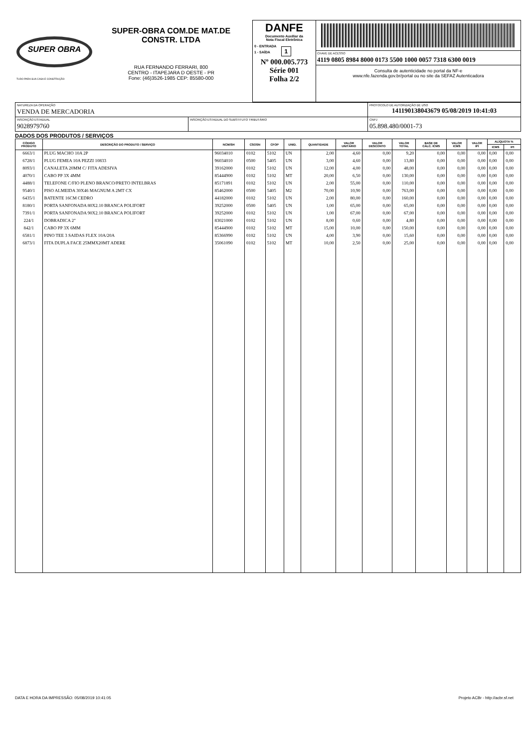| SUPER OBRA TUDO PARA SUA CASA E CONSTRUÇÃO SUPER-OBRA COM.DE MAT.DE CONSTR. LTDA RUA FERNANDO FERRARI, 800 CENTRO - ITAPEJARA D OESTE - PR Fone: (46)3526-1985 CEP: 85580-000 | DANFE Documento Auxiliar da Nota Fiscal Eletrônica 0 - ENTRADA 1 - SAÍDA 1 Nº 000.005.773 Série 001 Folha 2/2 | CHAVE DE ACESSO 4119 0805 8984 8000 0173 5500 1000 0057 7318 6300 0019 Consulta de autenticidade no portal da NF-e www.nfe.fazenda.gov.br/portal ou no site da SEFAZ Autenticadora |
| NATUREZA DA OPERAÇÃO VENDA DE MERCADORIA | | PROTOCOLO DE AUTORIZAÇÃO DE USO 141190138043679 05/08/2019 10:41:03 | |
| INSCRIÇÃO ESTADUAL 9028979760 | INSCRIÇÃO ESTADUAL DO SUBSTITUTO TRIBUTÁRIO | | CNPJ 05.898.480/0001-73 |
DADOS DOS PRODUTOS / SERVIÇOS
| CÓDIGO PRODUTO | DESCRIÇÃO DO PRODUTO / SERVIÇO | NCM/SH | CSOSN | CFOP | UNID. | QUANTIDADE | VALOR UNITÁRIO | VALOR DESCONTO | VALOR TOTAL | BASE DE CÁLC. ICMS | VALOR ICMS | VALOR IPI | ALÍQUOTA % | |
| --- | --- | --- | --- | --- | --- | --- | --- | --- | --- | --- | --- | --- | --- | --- |
| | | | | | | | | | | | | | ICMS | IPI |
| 6663/1 | PLUG MACHO 10A 2P | 96034010 | 0102 | 5102 | UN | 2,00 | 4,60 | 0,00 | 9,20 | 0,00 | 0,00 | 0,00 | 0,00 | 0,00 |
| 6728/1 | PLUG FEMEA 10A PEZZI 10833 | 96034010 | 0500 | 5405 | UN | 3,00 | 4,60 | 0,00 | 13,80 | 0,00 | 0,00 | 0,00 | 0,00 | 0,00 |
| 8093/1 | CANALETA 20MM C/ FITA ADESIVA | 39162000 | 0102 | 5102 | UN | 12,00 | 4,00 | 0,00 | 48,00 | 0,00 | 0,00 | 0,00 | 0,00 | 0,00 |
| 4070/1 | CABO PP 3X 4MM | 85444900 | 0102 | 5102 | MT | 20,00 | 6,50 | 0,00 | 130,00 | 0,00 | 0,00 | 0,00 | 0,00 | 0,00 |
| 4488/1 | TELEFONE C/FIO PLENO BRANCO/PRETO INTELBRAS | 85171891 | 0102 | 5102 | UN | 2,00 | 55,00 | 0,00 | 110,00 | 0,00 | 0,00 | 0,00 | 0,00 | 0,00 |
| 9540/1 | PISO ALMEIDA 30X46 MAGNUM A 2MT CX | 85462000 | 0500 | 5405 | M2 | 70,00 | 10,90 | 0,00 | 763,00 | 0,00 | 0,00 | 0,00 | 0,00 | 0,00 |
| 6435/1 | BATENTE 16CM CEDRO | 44182000 | 0102 | 5102 | UN | 2,00 | 80,00 | 0,00 | 160,00 | 0,00 | 0,00 | 0,00 | 0,00 | 0,00 |
| 8180/1 | PORTA SANFONADA 80X2.10 BRANCA POLIFORT | 39252000 | 0500 | 5405 | UN | 1,00 | 65,00 | 0,00 | 65,00 | 0,00 | 0,00 | 0,00 | 0,00 | 0,00 |
| 7391/1 | PORTA SANFONADA 90X2.10 BRANCA POLIFORT | 39252000 | 0102 | 5102 | UN | 1,00 | 67,00 | 0,00 | 67,00 | 0,00 | 0,00 | 0,00 | 0,00 | 0,00 |
| 224/1 | DOBRADICA 2" | 83021000 | 0102 | 5102 | UN | 8,00 | 0,60 | 0,00 | 4,80 | 0,00 | 0,00 | 0,00 | 0,00 | 0,00 |
| 842/1 | CABO PP 3X 6MM | 85444900 | 0102 | 5102 | MT | 15,00 | 10,00 | 0,00 | 150,00 | 0,00 | 0,00 | 0,00 | 0,00 | 0,00 |
| 6581/1 | PINO TEE 3 SAIDAS FLEX 10A/20A | 85366990 | 0102 | 5102 | UN | 4,00 | 3,90 | 0,00 | 15,60 | 0,00 | 0,00 | 0,00 | 0,00 | 0,00 |
| 6873/1 | FITA DUPLA FACE 25MMX20MT ADERE | 35061090 | 0102 | 5102 | MT | 10,00 | 2,50 | 0,00 | 25,00 | 0,00 | 0,00 | 0,00 | 0,00 | 0,00 |
DATA E HORA DA IMPRESSÃO: 05/08/2019 10:41:05 Projeto ACBr - http://acbr.sf.net